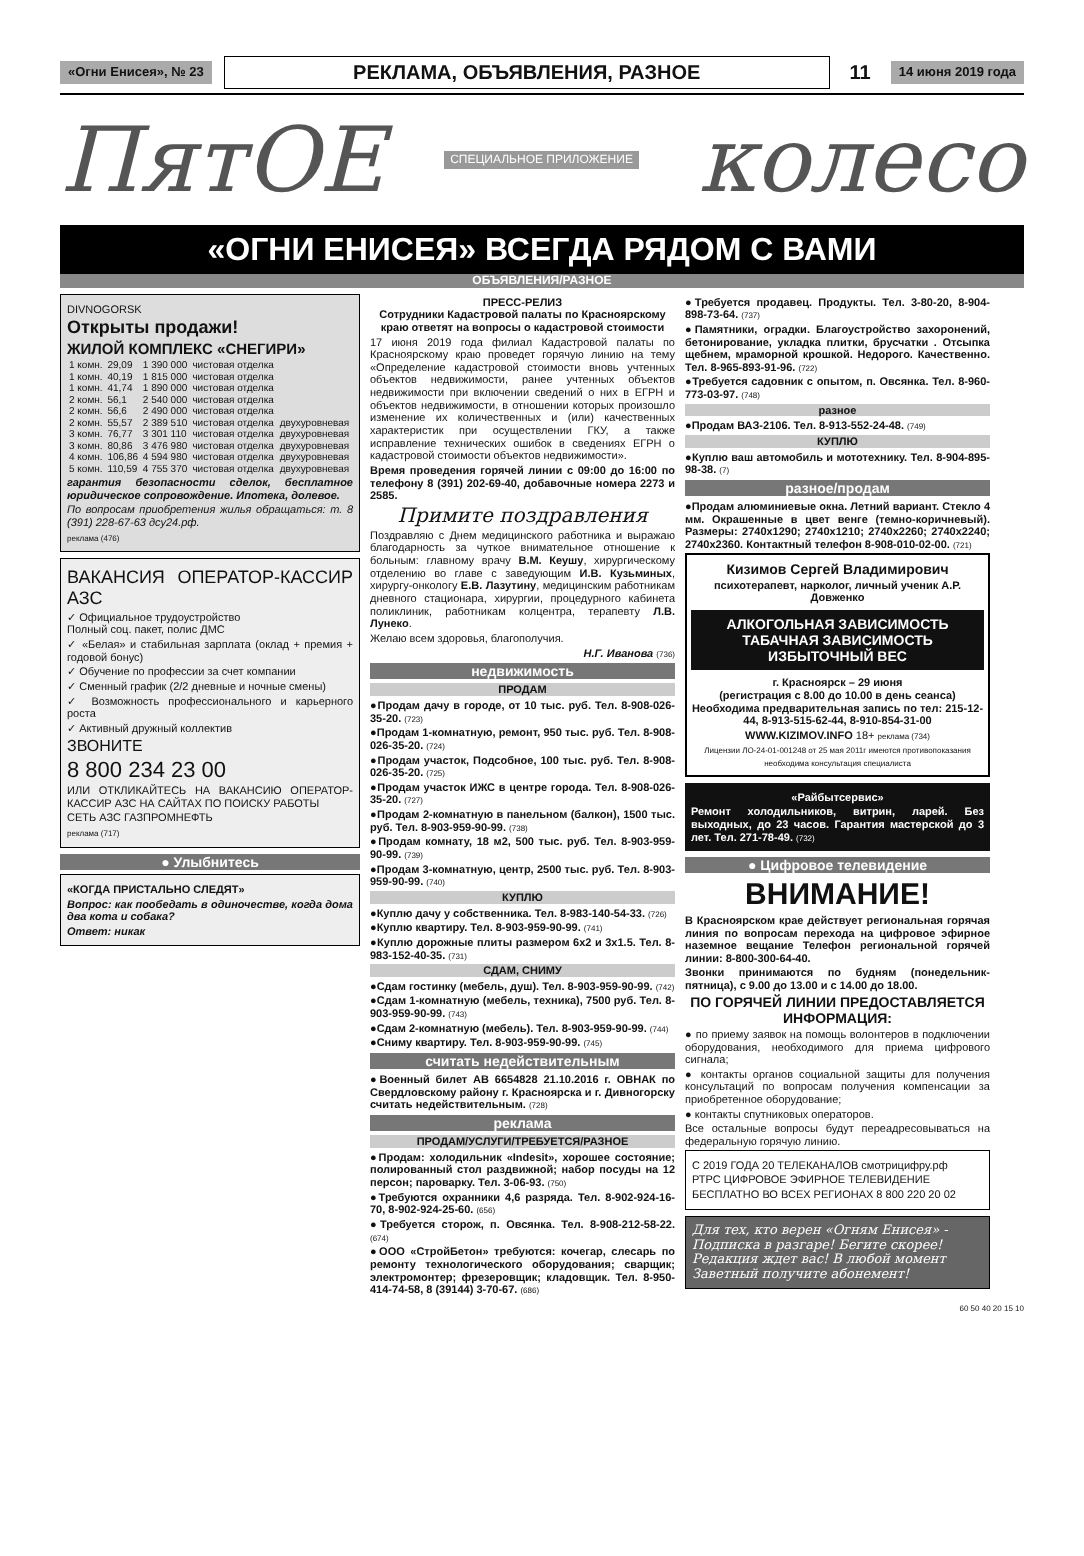«Огни Енисея», № 23
РЕКЛАМА, ОБЪЯВЛЕНИЯ, РАЗНОЕ 11
14 июня 2019 года
ПятОЕ СПЕЦИАЛЬНОЕ ПРИЛОЖЕНИЕ колесо
«ОГНИ ЕНИСЕЯ» ВСЕГДА РЯДОМ С ВАМИ
ОБЪЯВЛЕНИЯ/РАЗНОЕ
DIVNOGORSK
Открыты продажи!
ЖИЛОЙ КОМПЛЕКС «СНЕГИРИ»
| 1 комн. | 29,09 | 1 390 000 | чистовая отделка | |
| 1 комн. | 40,19 | 1 815 000 | чистовая отделка | |
| 1 комн. | 41,74 | 1 890 000 | чистовая отделка | |
| 2 комн. | 56,1 | 2 540 000 | чистовая отделка | |
| 2 комн. | 56,6 | 2 490 000 | чистовая отделка | |
| 2 комн. | 55,57 | 2 389 510 | чистовая отделка | двухуровневая |
| 3 комн. | 76,77 | 3 301 110 | чистовая отделка | двухуровневая |
| 3 комн. | 80,86 | 3 476 980 | чистовая отделка | двухуровневая |
| 4 комн. | 106,86 | 4 594 980 | чистовая отделка | двухуровневая |
| 5 комн. | 110,59 | 4 755 370 | чистовая отделка | двухуровневая |
гарантия безопасности сделок, бесплатное юридическое сопровождение. Ипотека, долевое.
По вопросам приобретения жилья обращаться: т. 8 (391) 228-67-63 дсу24.рф.
реклама (476)
ВАКАНСИЯ ОПЕРАТОР-КАССИР АЗС
✓ Официальное трудоустройство
Полный соц. пакет, полис ДМС
✓ «Белая» и стабильная зарплата (оклад + премия + годовой бонус)
✓ Обучение по профессии за счет компании
✓ Сменный график (2/2 дневные и ночные смены)
✓ Возможность профессионального и карьерного роста
✓ Активный дружный коллектив
ЗВОНИТЕ
8 800 234 23 00
ИЛИ ОТКЛИКАЙТЕСЬ НА ВАКАНСИЮ ОПЕРАТОР-КАССИР АЗС НА САЙТАХ ПО ПОИСКУ РАБОТЫ
СЕТЬ АЗС ГАЗПРОМНЕФТЬ
реклама (717)
● Улыбнитесь
«КОГДА ПРИСТАЛЬНО СЛЕДЯТ»
Вопрос: как пообедать в одиночестве, когда дома два кота и собака?
Ответ: никак
ПРЕСС-РЕЛИЗ
Сотрудники Кадастровой палаты по Красноярскому краю ответят на вопросы о кадастровой стоимости
17 июня 2019 года филиал Кадастровой палаты по Красноярскому краю проведет горячую линию на тему «Определение кадастровой стоимости вновь учтенных объектов недвижимости, ранее учтенных объектов недвижимости при включении сведений о них в ЕГРН и объектов недвижимости, в отношении которых произошло изменение их количественных и (или) качественных характеристик при осуществлении ГКУ, а также исправление технических ошибок в сведениях ЕГРН о кадастровой стоимости объектов недвижимости».
Время проведения горячей линии с 09:00 до 16:00 по телефону 8 (391) 202-69-40, добавочные номера 2273 и 2585.
Примите поздравления
Поздравляю с Днем медицинского работника и выражаю благодарность за чуткое внимательное отношение к больным: главному врачу В.М. Кеушу, хирургическому отделению во главе с заведующим И.В. Кузьминых, хирургу-онкологу Е.В. Лазутину, медицинским работникам дневного стационара, хирургии, процедурного кабинета поликлиник, работникам колцентра, терапевту Л.В. Лунеко.
Желаю всем здоровья, благополучия.
Н.Г. Иванова (736)
недвижимость
ПРОДАМ
●Продам дачу в городе, от 10 тыс. руб. Тел. 8-908-026-35-20. (723)
●Продам 1-комнатную, ремонт, 950 тыс. руб. Тел. 8-908-026-35-20. (724)
●Продам участок, Подсобное, 100 тыс. руб. Тел. 8-908-026-35-20. (725)
●Продам участок ИЖС в центре города. Тел. 8-908-026-35-20. (727)
●Продам 2-комнатную в панельном (балкон), 1500 тыс. руб. Тел. 8-903-959-90-99. (738)
●Продам комнату, 18 м2, 500 тыс. руб. Тел. 8-903-959-90-99. (739)
●Продам 3-комнатную, центр, 2500 тыс. руб. Тел. 8-903-959-90-99. (740)
КУПЛЮ
●Куплю дачу у собственника. Тел. 8-983-140-54-33. (726)
●Куплю квартиру. Тел. 8-903-959-90-99. (741)
●Куплю дорожные плиты размером 6х2 и 3х1.5. Тел. 8-983-152-40-35. (731)
СДАМ, СНИМУ
●Сдам гостинку (мебель, душ). Тел. 8-903-959-90-99. (742)
●Сдам 1-комнатную (мебель, техника), 7500 руб. Тел. 8-903-959-90-99. (743)
●Сдам 2-комнатную (мебель). Тел. 8-903-959-90-99. (744)
●Сниму квартиру. Тел. 8-903-959-90-99. (745)
считать недействительным
●Военный билет АВ 6654828 21.10.2016 г. ОВНАК по Свердловскому району г. Красноярска и г. Дивногорску считать недействительным. (728)
реклама
ПРОДАМ/УСЛУГИ/ТРЕБУЕТСЯ/РАЗНОЕ
●Продам: холодильник «Indesit», хорошее состояние; полированный стол раздвижной; набор посуды на 12 персон; пароварку. Тел. 3-06-93. (750)
●Требуются охранники 4,6 разряда. Тел. 8-902-924-16-70, 8-902-924-25-60. (656)
●Требуется сторож, п. Овсянка. Тел. 8-908-212-58-22. (674)
●ООО «СтройБетон» требуются: кочегар, слесарь по ремонту технологического оборудования; сварщик; электромонтер; фрезеровщик; кладовщик. Тел. 8-950-414-74-58, 8 (39144) 3-70-67. (686)
●Требуется продавец. Продукты. Тел. 3-80-20, 8-904-898-73-64. (737)
●Памятники, оградки. Благоустройство захоронений, бетонирование, укладка плитки, брусчатки . Отсыпка щебнем, мраморной крошкой. Недорого. Качественно. Тел. 8-965-893-91-96. (722)
●Требуется садовник с опытом, п. Овсянка. Тел. 8-960-773-03-97. (748)
разное
●Продам ВАЗ-2106. Тел. 8-913-552-24-48. (749)
КУПЛЮ
●Куплю ваш автомобиль и мототехнику. Тел. 8-904-895-98-38. (7)
разное/продам
●Продам алюминиевые окна. Летний вариант. Стекло 4 мм. Окрашенные в цвет венге (темно-коричневый). Размеры: 2740х1290; 2740х1210; 2740х2260; 2740х2240; 2740х2360. Контактный телефон 8-908-010-02-00. (721)
Кизимов Сергей Владимирович
психотерапевт, нарколог, личный ученик А.Р. Довженко
АЛКОГОЛЬНАЯ ЗАВИСИМОСТЬ
ТАБАЧНАЯ ЗАВИСИМОСТЬ
ИЗБЫТОЧНЫЙ ВЕС
г. Красноярск – 29 июня
(регистрация с 8.00 до 10.00 в день сеанса)
Необходима предварительная запись по тел: 215-12-44, 8-913-515-62-44, 8-910-854-31-00
WWW.KIZIMOV.INFO 18+ реклама (734)
Лицензии ЛО-24-01-001248 от 25 мая 2011г имеются противопоказания необходима консультация специалиста
«Райбытсервис»
Ремонт холодильников, витрин, ларей. Без выходных, до 23 часов. Гарантия мастерской до 3 лет. Тел. 271-78-49. (732)
● Цифровое телевидение
ВНИМАНИЕ!
В Красноярском крае действует региональная горячая линия по вопросам перехода на цифровое эфирное наземное вещание Телефон региональной горячей линии: 8-800-300-64-40.
Звонки принимаются по будням (понедельник-пятница), с 9.00 до 13.00 и с 14.00 до 18.00.
ПО ГОРЯЧЕЙ ЛИНИИ ПРЕДОСТАВЛЯЕТСЯ ИНФОРМАЦИЯ:
● по приему заявок на помощь волонтеров в подключении оборудования, необходимого для приема цифрового сигнала;
● контакты органов социальной защиты для получения консультаций по вопросам получения компенсации за приобретенное оборудование;
● контакты спутниковых операторов.
Все остальные вопросы будут переадресовываться на федеральную горячую линию.
С 2019 ГОДА 20 ТЕЛЕКАНАЛОВ смотрицифру.рф
РТРС ЦИФРОВОЕ ЭФИРНОЕ ТЕЛЕВИДЕНИЕ
БЕСПЛАТНО ВО ВСЕХ РЕГИОНАХ 8 800 220 20 02
Для тех, кто верен «Огням Енисея» - Подписка в разгаре! Бегите скорее! Редакция ждет вас! В любой момент Заветный получите абонемент!
60 50 40 20 15 10